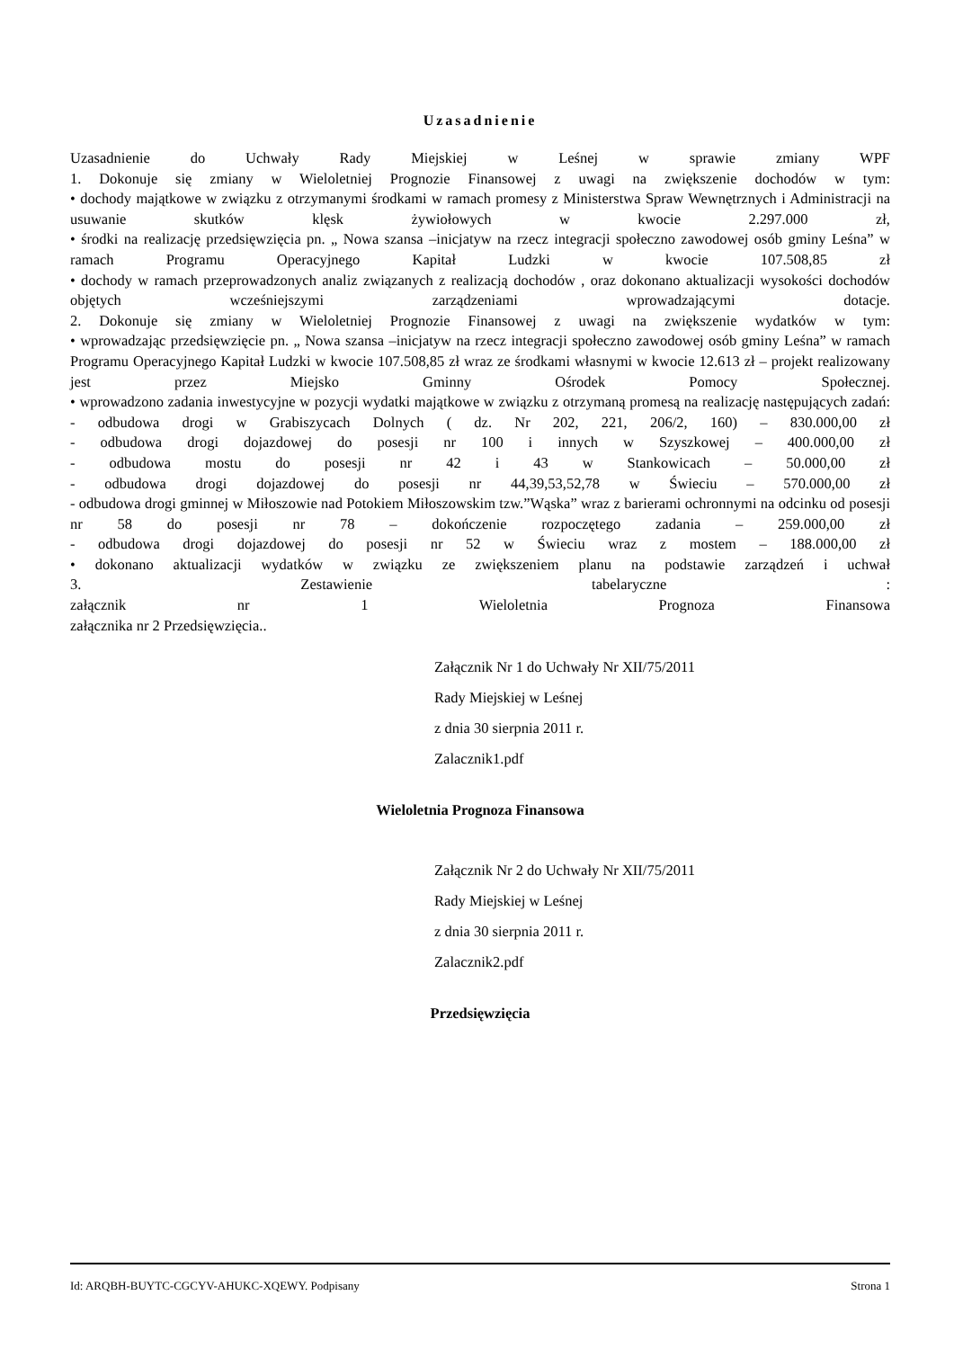Uzasadnienie
Uzasadnienie do Uchwały Rady Miejskiej w Leśnej w sprawie zmiany WPF
1. Dokonuje się zmiany w Wieloletniej Prognozie Finansowej z uwagi na zwiększenie dochodów w tym:
• dochody majątkowe w związku z otrzymanymi środkami w ramach promesy z Ministerstwa Spraw Wewnętrznych i Administracji na usuwanie skutków klęsk żywiołowych w kwocie 2.297.000 zł,
• środki na realizację przedsięwzięcia pn. „ Nowa szansa –inicjatyw na rzecz integracji społeczno zawodowej osób gminy Leśna” w ramach Programu Operacyjnego Kapitał Ludzki w kwocie 107.508,85 zł
• dochody w ramach przeprowadzonych analiz związanych z realizacją dochodów , oraz dokonano aktualizacji wysokości dochodów objętych wcześniejszymi zarządzeniami wprowadzającymi dotacje.
2. Dokonuje się zmiany w Wieloletniej Prognozie Finansowej z uwagi na zwiększenie wydatków w tym:
• wprowadzając przedsięwzięcie pn. „ Nowa szansa –inicjatyw na rzecz integracji społeczno zawodowej osób gminy Leśna” w ramach Programu Operacyjnego Kapitał Ludzki w kwocie 107.508,85 zł wraz ze środkami własnymi w kwocie 12.613 zł – projekt realizowany jest przez Miejsko Gminny Ośrodek Pomocy Społecznej.
• wprowadzono zadania inwestycyjne w pozycji wydatki majątkowe w związku z otrzymaną promesą na realizację następujących zadań:
- odbudowa drogi w Grabiszycach Dolnych ( dz. Nr 202, 221, 206/2, 160) – 830.000,00 zł
- odbudowa drogi dojazdowej do posesji nr 100 i innych w Szyszkowej – 400.000,00 zł
- odbudowa mostu do posesji nr 42 i 43 w Stankowicach – 50.000,00 zł
- odbudowa drogi dojazdowej do posesji nr 44,39,53,52,78 w Świeciu – 570.000,00 zł
- odbudowa drogi gminnej w Miłoszowie nad Potokiem Miłoszowskim tzw.”Wąska” wraz z barierami ochronnymi na odcinku od posesji nr 58 do posesji nr 78 – dokończenie rozpoczętego zadania – 259.000,00 zł
- odbudowa drogi dojazdowej do posesji nr 52 w Świeciu wraz z mostem – 188.000,00 zł
• dokonano aktualizacji wydatków w związku ze zwiększeniem planu na podstawie zarządzeń i uchwał
3. Zestawienie tabelaryczne :
załącznik nr 1 Wieloletnia Prognoza Finansowa
załącznika nr 2 Przedsięwzięcia..
Załącznik Nr 1 do Uchwały Nr XII/75/2011
Rady Miejskiej w Leśnej
z dnia 30 sierpnia 2011 r.
Zalacznik1.pdf
Wieloletnia Prognoza Finansowa
Załącznik Nr 2 do Uchwały Nr XII/75/2011
Rady Miejskiej w Leśnej
z dnia 30 sierpnia 2011 r.
Zalacznik2.pdf
Przedsięwzięcia
Id: ARQBH-BUYTC-CGCYV-AHUKC-XQEWY. Podpisany Strona 1